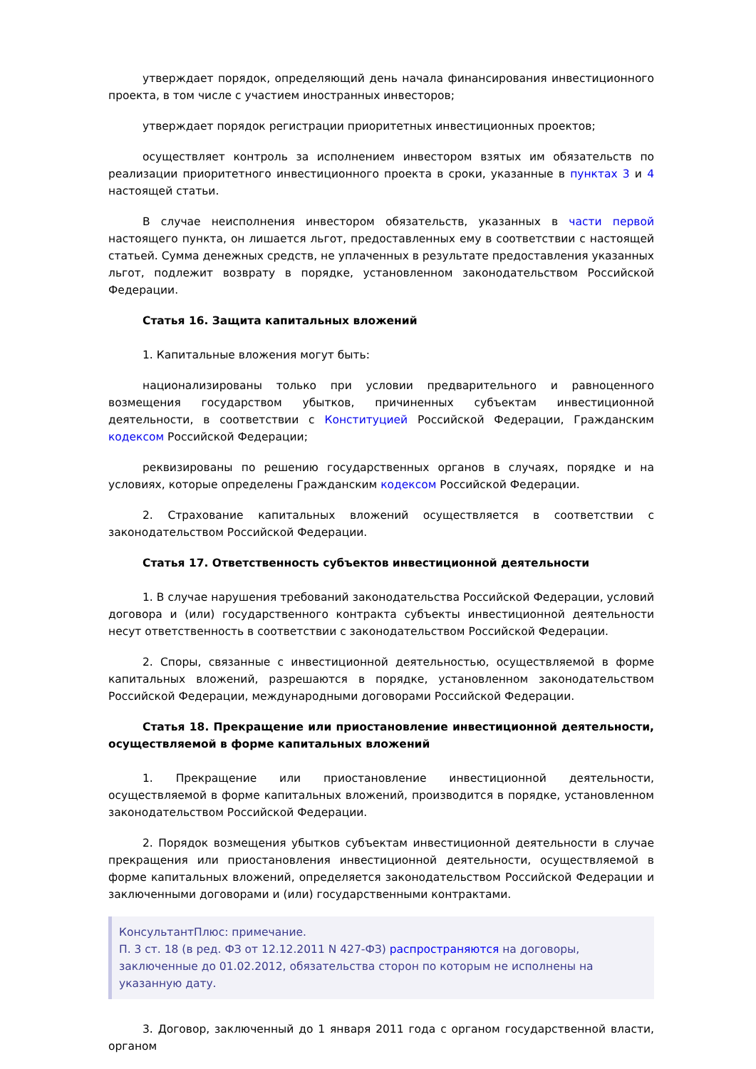утверждает порядок, определяющий день начала финансирования инвестиционного проекта, в том числе с участием иностранных инвесторов;
утверждает порядок регистрации приоритетных инвестиционных проектов;
осуществляет контроль за исполнением инвестором взятых им обязательств по реализации приоритетного инвестиционного проекта в сроки, указанные в пунктах 3 и 4 настоящей статьи.
В случае неисполнения инвестором обязательств, указанных в части первой настоящего пункта, он лишается льгот, предоставленных ему в соответствии с настоящей статьей. Сумма денежных средств, не уплаченных в результате предоставления указанных льгот, подлежит возврату в порядке, установленном законодательством Российской Федерации.
Статья 16. Защита капитальных вложений
1. Капитальные вложения могут быть:
национализированы только при условии предварительного и равноценного возмещения государством убытков, причиненных субъектам инвестиционной деятельности, в соответствии с Конституцией Российской Федерации, Гражданским кодексом Российской Федерации;
реквизированы по решению государственных органов в случаях, порядке и на условиях, которые определены Гражданским кодексом Российской Федерации.
2. Страхование капитальных вложений осуществляется в соответствии с законодательством Российской Федерации.
Статья 17. Ответственность субъектов инвестиционной деятельности
1. В случае нарушения требований законодательства Российской Федерации, условий договора и (или) государственного контракта субъекты инвестиционной деятельности несут ответственность в соответствии с законодательством Российской Федерации.
2. Споры, связанные с инвестиционной деятельностью, осуществляемой в форме капитальных вложений, разрешаются в порядке, установленном законодательством Российской Федерации, международными договорами Российской Федерации.
Статья 18. Прекращение или приостановление инвестиционной деятельности, осуществляемой в форме капитальных вложений
1. Прекращение или приостановление инвестиционной деятельности, осуществляемой в форме капитальных вложений, производится в порядке, установленном законодательством Российской Федерации.
2. Порядок возмещения убытков субъектам инвестиционной деятельности в случае прекращения или приостановления инвестиционной деятельности, осуществляемой в форме капитальных вложений, определяется законодательством Российской Федерации и заключенными договорами и (или) государственными контрактами.
КонсультантПлюс: примечание.
П. 3 ст. 18 (в ред. ФЗ от 12.12.2011 N 427-ФЗ) распространяются на договоры, заключенные до 01.02.2012, обязательства сторон по которым не исполнены на указанную дату.
3. Договор, заключенный до 1 января 2011 года с органом государственной власти, органом